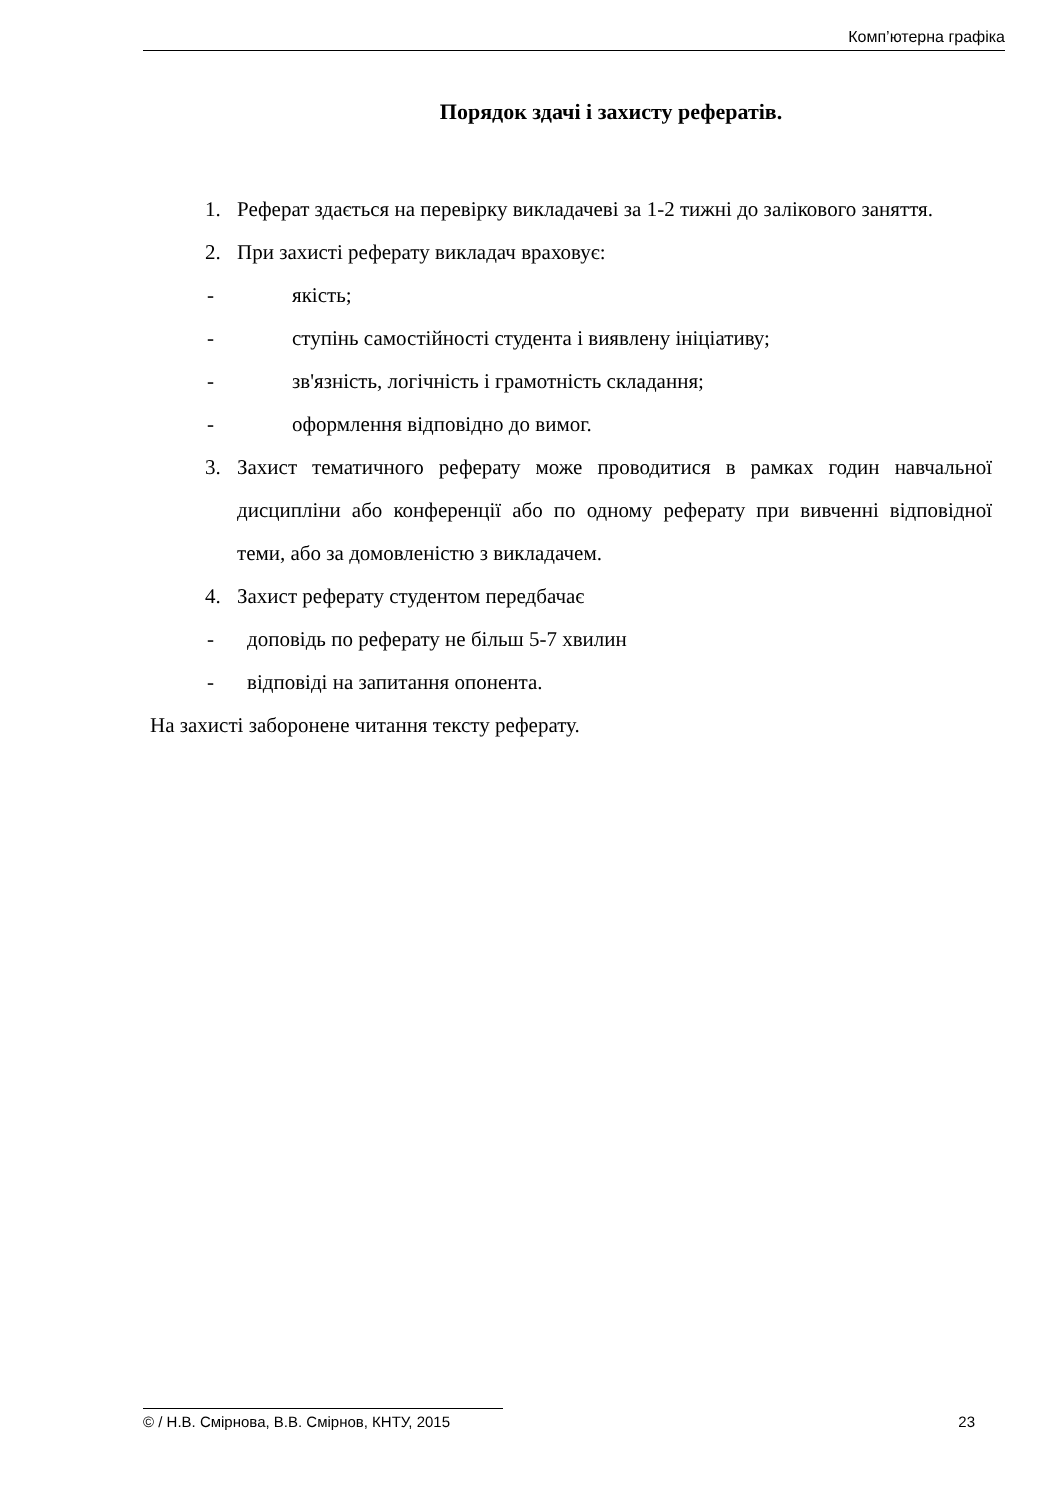Комп’ютерна графіка
Порядок здачі і захисту рефератів.
1. Реферат здається на перевірку викладачеві за 1-2 тижні до залікового заняття.
2. При захисті реферату викладач враховує:
- якість;
- ступінь самостійності студента і виявлену ініціативу;
- зв'язність, логічність і грамотність складання;
- оформлення відповідно до вимог.
3. Захист тематичного реферату може проводитися в рамках годин навчальної дисципліни або конференції або по одному реферату при вивченні відповідної теми, або за домовленістю з викладачем.
4. Захист реферату студентом передбачає
- доповідь по реферату не більш 5-7 хвилин
- відповіді на запитання опонента.
На захисті заборонене читання тексту реферату.
© / Н.В. Смірнова, В.В. Смірнов, КНТУ, 2015
23